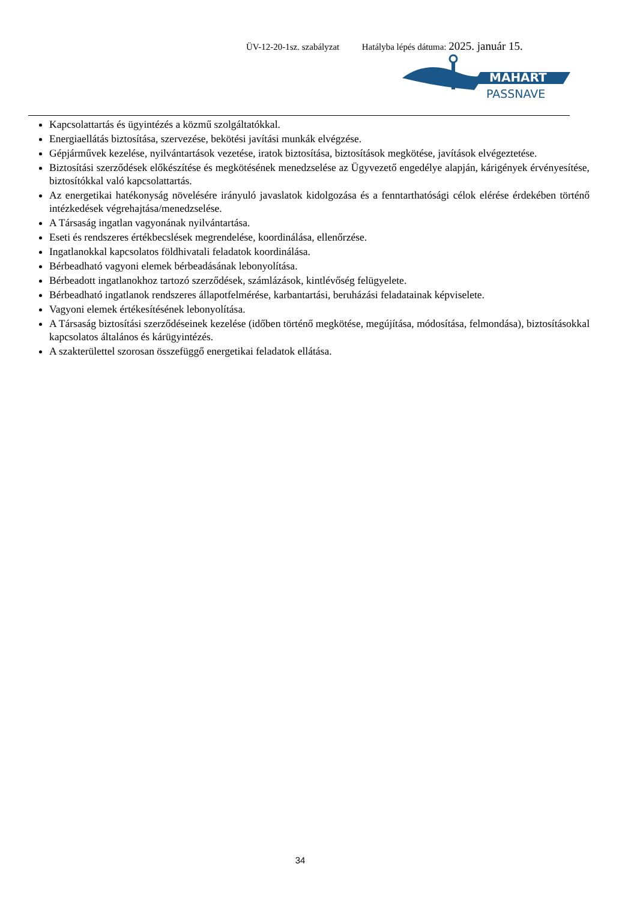ÜV-12-20-1sz. szabályzat Hatályba lépés dátuma: 2025. január 15.
MAHART
PASSNAVE
Kapcsolattartás és ügyintézés a közmű szolgáltatókkal.
Energiaellátás biztosítása, szervezése, bekötési javítási munkák elvégzése.
Gépjárművek kezelése, nyilvántartások vezetése, iratok biztosítása, biztosítások megkötése, javítások elvégeztetése.
Biztosítási szerződések előkészítése és megkötésének menedzselése az Ügyvezető engedélye alapján, kárigények érvényesítése, biztosítókkal való kapcsolattartás.
Az energetikai hatékonyság növelésére irányuló javaslatok kidolgozása és a fenntarthatósági célok elérése érdekében történő intézkedések végrehajtása/menedzselése.
A Társaság ingatlan vagyonának nyilvántartása.
Eseti és rendszeres értékbecslések megrendelése, koordinálása, ellenőrzése.
Ingatlanokkal kapcsolatos földhivatali feladatok koordinálása.
Bérbeadható vagyoni elemek bérbeadásának lebonyolítása.
Bérbeadott ingatlanokhoz tartozó szerződések, számlázások, kintlévőség felügyelete.
Bérbeadható ingatlanok rendszeres állapotfelmérése, karbantartási, beruházási feladatainak képviselete.
Vagyoni elemek értékesítésének lebonyolítása.
A Társaság biztosítási szerződéseinek kezelése (időben történő megkötése, megújítása, módosítása, felmondása), biztosításokkal kapcsolatos általános és kárügyintézés.
A szakterülettel szorosan összefüggő energetikai feladatok ellátása.
34